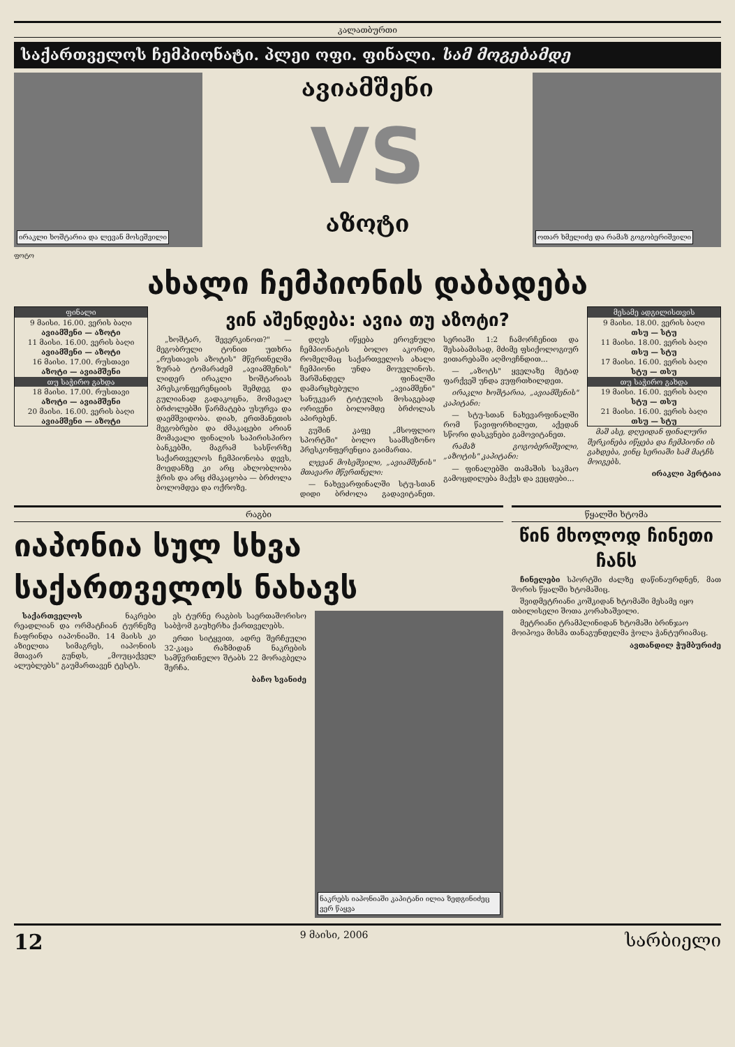კალათბურთი
საქართველოს ჩემპიონატი. პლეი ოფი. ფინალი. სამ მოგებამდე
ირაკლი ხოშტარია და ლევან მოსეშვილი
ავიამშენი
VS
აზოტი
ოთარ ხმელიძე და რამაზ გოგობერიშვილი
ფოტო
ახალი ჩემპიონის დაბადება
ფინალი
9 მაისი. 16.00. ვერის ბაღი
ავიამშენი — აზოტი
11 მაისი. 16.00. ვერის ბაღი
ავიამშენი — აზოტი
16 მაისი. 17.00. რუსთავი
აზოტი — ავიამშენი
თუ საჭირო გახდა
18 მაისი. 17.00. რუსთავი
აზოტი — ავიამშენი
20 მაისი. 16.00. ვერის ბაღი
ავიამშენი — აზოტი
ვინ აშენდება: ავია თუ აზოტი?
„ხოშტარ, შევერკინოთ?" — მეგობრული ტონით უთხრა „რუსთავის აზოტის" მწვრთნელმა ზურაბ ტომარაძემ „ავიამშენის" ლიდერ ირაკლი ხოშტარიას პრესკონფერენციის შემდეგ და გულიანად გადაკოცნა, მომავალ ბრძოლებში წარმატება უსურვა და დაემშვიდობა. დიახ, ერთმანეთის მეგობრები და ძმაკაცები არიან მომავალი ფინალის საპირისპირო ბანკებში, მაგრამ სასწორზე საქართველოს ჩემპიონობა დევს, მოედანზე კი არც ახლობლობა ჭრის და არც ძმაკაცობა — ბრძოლა ბოლომდეა და ოქროზე.
დღეს იწყება ეროვნული ჩემპიონატის ბოლო აკორდი, რომელმაც საქართველოს ახალი ჩემპიონი უნდა მოუვლინოს. შარშანდელ ფინალში დამარცხებული „ავიამშენი" სანუკვარ ტიტულის მოსაგებად ორივენი ბოლომდე ბრძოლას აპირებენ.
გუშინ კაფე „მსოფლიო სპორტში" ბოლო საამსეზონო პრესკონფერენცია გაიმართა.
ლევან მოსეშვილი, „ავიამშენის" მთავარი მწვრთნელი:
— ნახევარფინალში სტუ-სთან დიდი ბრძოლა გადავიტანეთ. სერიაში 1:2 ჩამორჩენით და შესაბამისად, მძიმე ფსიქოლოგიურ ვითარებაში აღმოვჩნდით...
— „აზოტს" ყველაზე მეტად ფარქვეშ უნდა ვუფრთხილდეთ.
ირაკლი ხოშტარია, „ავიამშენის" კაპიტანი:
— სტუ-სთან ნახევარფინალში რომ წავიფორხილეთ, აქედან სწორი დასკვნები გამოვიტანეთ.
რამაზ გოგობერიშვილი, „აზოტის" კაპიტანი:
— ფინალებში თამაშის საკმაო გამოცდილება მაქვს და ვეცდები...
მესამე ადგილისთვის
9 მაისი. 18.00. ვერის ბაღი
თსუ — სტუ
11 მაისი. 18.00. ვერის ბაღი
თსუ — სტუ
17 მაისი. 16.00. ვერის ბაღი
სტუ — თსუ
თუ საჭირო გახდა
19 მაისი. 16.00. ვერის ბაღი
სტუ — თსუ
21 მაისი. 16.00. ვერის ბაღი
თსუ — სტუ
მაშ ასე, დღეიდან ფინალური შერკინება იწყება და ჩემპიონი ის გახდება, ვინც სერიაში სამ მატჩს მოიგებს.
ირაკლი პერტაია
რაგბი
იაპონია სულ სხვა საქართველოს ნახავს
საქართველოს ნაკრები რეადლიან და ორმატჩიან ტურნეზე ჩაფრინდა იაპონიაში. 14 მაისს კი აზიელთა სიმაგრეს, იაპონიის მთავარ გუნდს, „მოუცაქველ ალუბლებს" გაუმართავენ ტესტს.
ეს ტურნე რაგბის საერთაშორისო საბჭომ გაუხერხა ქართველებს.
ერთი სიტყვით, ადრე შერჩეული 32-კაცა რაზმიდან ნაკრების სამწვრთნელო შტაბს 22 მორაგბელა შერჩა.
ბაჩო სვანიძე
ნაკრებს იაპონიაში კაპიტანი ილია ზედგინიძეც ვერ წაყვა
წყალში ხტომა
წინ მხოლოდ ჩინეთი ჩანს
ჩინელები სპორტში ძალზე დაწინაურდნენ, მათ შორის წყალში ხტომაშიც.
შვიდმეტრიანი კოშკიდან ხტომაში მესამე იყო თბილისელი შოთა კორახაშვილი.
მეტრიანი ტრამპლინიდან ხტომაში ბრინჯაო მოიპოვა მისმა თანაგუნდელმა ჭოლა ჭანტურიამაც.
ავთანდილ ჭუმბურიძე
12 9 მაისი, 2006 სარბიელი